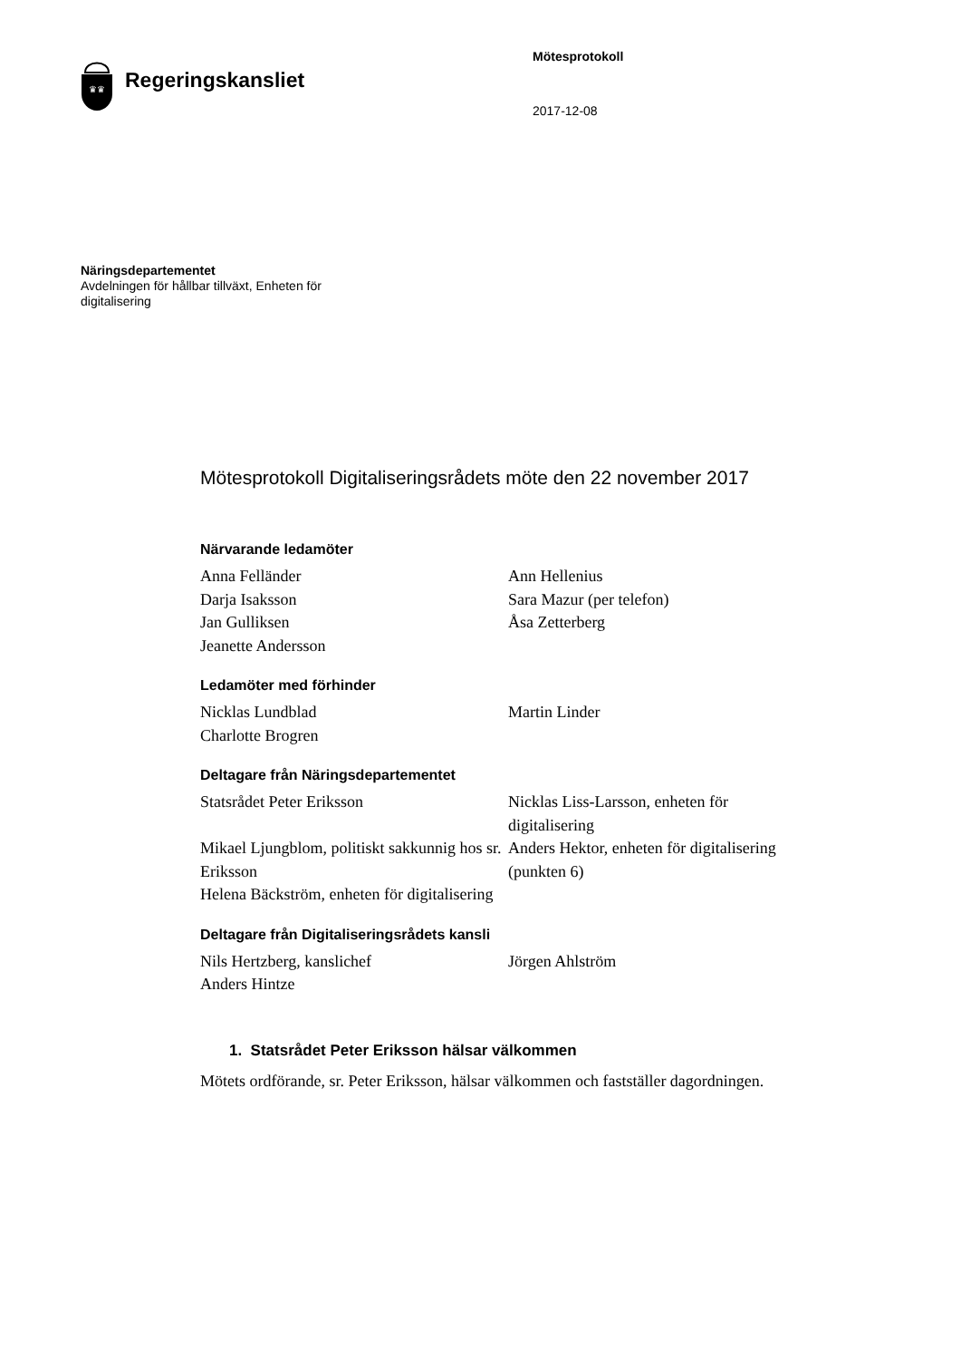♛♛
Regeringskansliet
Mötesprotokoll
2017-12-08
Näringsdepartementet
Avdelningen för hållbar tillväxt, Enheten för digitalisering
Mötesprotokoll Digitaliseringsrådets möte den 22 november 2017
Närvarande ledamöter
Anna Felländer
Darja Isaksson
Jan Gulliksen
Jeanette Andersson
Ann Hellenius
Sara Mazur (per telefon)
Åsa Zetterberg
Ledamöter med förhinder
Nicklas Lundblad
Charlotte Brogren
Martin Linder
Deltagare från Näringsdepartementet
Statsrådet Peter Eriksson
Mikael Ljungblom, politiskt sakkunnig hos sr. Eriksson
Helena Bäckström, enheten för digitalisering
Nicklas Liss-Larsson, enheten för digitalisering
Anders Hektor, enheten för digitalisering (punkten 6)
Deltagare från Digitaliseringsrådets kansli
Nils Hertzberg, kanslichef
Anders Hintze
Jörgen Ahlström
1. Statsrådet Peter Eriksson hälsar välkommen
Mötets ordförande, sr. Peter Eriksson, hälsar välkommen och fastställer dagordningen.